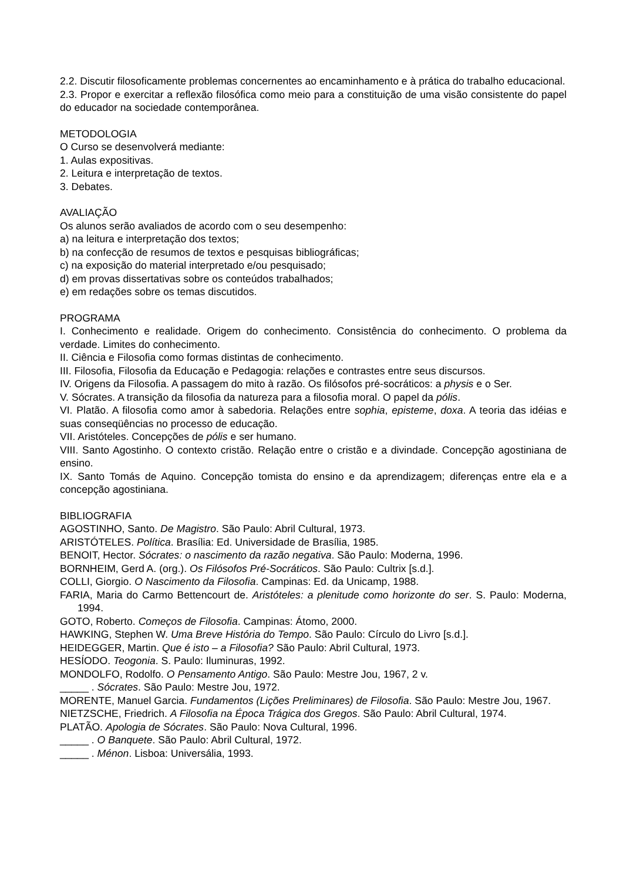2.2. Discutir filosoficamente problemas concernentes ao encaminhamento e à prática do trabalho educacional.
2.3. Propor e exercitar a reflexão filosófica como meio para a constituição de uma visão consistente do papel do educador na sociedade contemporânea.
METODOLOGIA
O Curso se desenvolverá mediante:
1. Aulas expositivas.
2. Leitura e interpretação de textos.
3. Debates.
AVALIAÇÃO
Os alunos serão avaliados de acordo com o seu desempenho:
a) na leitura e interpretação dos textos;
b) na confecção de resumos de textos e pesquisas bibliográficas;
c) na exposição do material interpretado e/ou pesquisado;
d) em provas dissertativas sobre os conteúdos trabalhados;
e) em redações sobre os temas discutidos.
PROGRAMA
I. Conhecimento e realidade. Origem do conhecimento. Consistência do conhecimento. O problema da verdade. Limites do conhecimento.
II. Ciência e Filosofia como formas distintas de conhecimento.
III. Filosofia, Filosofia da Educação e Pedagogia: relações e contrastes entre seus discursos.
IV. Origens da Filosofia. A passagem do mito à razão. Os filósofos pré-socráticos: a physis e o Ser.
V. Sócrates. A transição da filosofia da natureza para a filosofia moral. O papel da pólis.
VI. Platão. A filosofia como amor à sabedoria. Relações entre sophia, episteme, doxa. A teoria das idéias e suas conseqüências no processo de educação.
VII. Aristóteles. Concepções de pólis e ser humano.
VIII. Santo Agostinho. O contexto cristão. Relação entre o cristão e a divindade. Concepção agostiniana de ensino.
IX. Santo Tomás de Aquino. Concepção tomista do ensino e da aprendizagem; diferenças entre ela e a concepção agostiniana.
BIBLIOGRAFIA
AGOSTINHO, Santo. De Magistro. São Paulo: Abril Cultural, 1973.
ARISTÓTELES. Política. Brasília: Ed. Universidade de Brasília, 1985.
BENOIT, Hector. Sócrates: o nascimento da razão negativa. São Paulo: Moderna, 1996.
BORNHEIM, Gerd A. (org.). Os Filósofos Pré-Socráticos. São Paulo: Cultrix [s.d.].
COLLI, Giorgio. O Nascimento da Filosofia. Campinas: Ed. da Unicamp, 1988.
FARIA, Maria do Carmo Bettencourt de. Aristóteles: a plenitude como horizonte do ser. S. Paulo: Moderna, 1994.
GOTO, Roberto. Começos de Filosofia. Campinas: Átomo, 2000.
HAWKING, Stephen W. Uma Breve História do Tempo. São Paulo: Círculo do Livro [s.d.].
HEIDEGGER, Martin. Que é isto – a Filosofia? São Paulo: Abril Cultural, 1973.
HESÍODO. Teogonia. S. Paulo: Iluminuras, 1992.
MONDOLFO, Rodolfo. O Pensamento Antigo. São Paulo: Mestre Jou, 1967, 2 v.
_____ . Sócrates. São Paulo: Mestre Jou, 1972.
MORENTE, Manuel Garcia. Fundamentos (Lições Preliminares) de Filosofia. São Paulo: Mestre Jou, 1967.
NIETZSCHE, Friedrich. A Filosofia na Época Trágica dos Gregos. São Paulo: Abril Cultural, 1974.
PLATÃO. Apologia de Sócrates. São Paulo: Nova Cultural, 1996.
_____ . O Banquete. São Paulo: Abril Cultural, 1972.
_____ . Ménon. Lisboa: Universália, 1993.